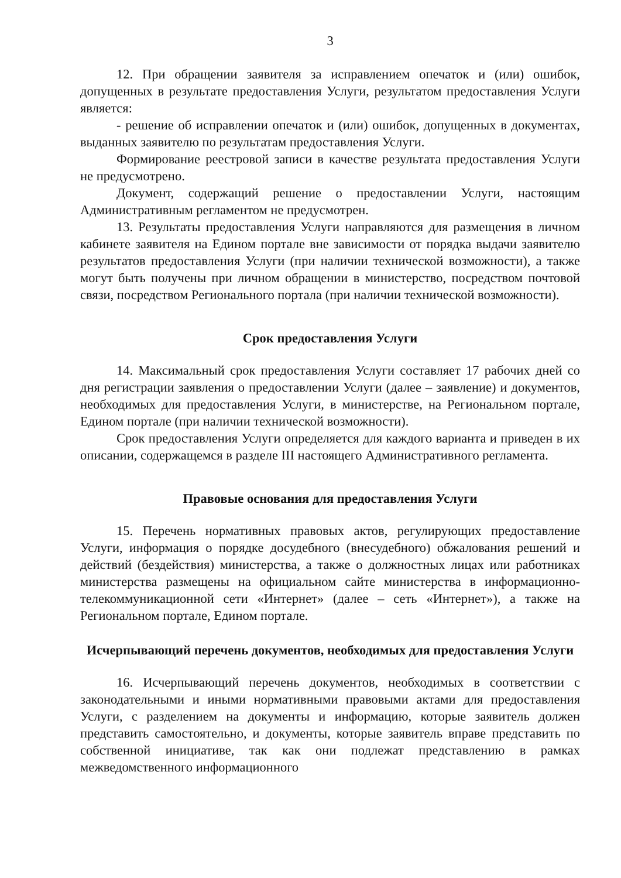3
12. При обращении заявителя за исправлением опечаток и (или) ошибок, допущенных в результате предоставления Услуги, результатом предоставления Услуги является:
- решение об исправлении опечаток и (или) ошибок, допущенных в документах, выданных заявителю по результатам предоставления Услуги.
Формирование реестровой записи в качестве результата предоставления Услуги не предусмотрено.
Документ, содержащий решение о предоставлении Услуги, настоящим Административным регламентом не предусмотрен.
13. Результаты предоставления Услуги направляются для размещения в личном кабинете заявителя на Едином портале вне зависимости от порядка выдачи заявителю результатов предоставления Услуги (при наличии технической возможности), а также могут быть получены при личном обращении в министерство, посредством почтовой связи, посредством Регионального портала (при наличии технической возможности).
Срок предоставления Услуги
14. Максимальный срок предоставления Услуги составляет 17 рабочих дней со дня регистрации заявления о предоставлении Услуги (далее – заявление) и документов, необходимых для предоставления Услуги, в министерстве, на Региональном портале, Едином портале (при наличии технической возможности).
Срок предоставления Услуги определяется для каждого варианта и приведен в их описании, содержащемся в разделе III настоящего Административного регламента.
Правовые основания для предоставления Услуги
15. Перечень нормативных правовых актов, регулирующих предоставление Услуги, информация о порядке досудебного (внесудебного) обжалования решений и действий (бездействия) министерства, а также о должностных лицах или работниках министерства размещены на официальном сайте министерства в информационно-телекоммуникационной сети «Интернет» (далее – сеть «Интернет»), а также на Региональном портале, Едином портале.
Исчерпывающий перечень документов, необходимых для предоставления Услуги
16. Исчерпывающий перечень документов, необходимых в соответствии с законодательными и иными нормативными правовыми актами для предоставления Услуги, с разделением на документы и информацию, которые заявитель должен представить самостоятельно, и документы, которые заявитель вправе представить по собственной инициативе, так как они подлежат представлению в рамках межведомственного информационного